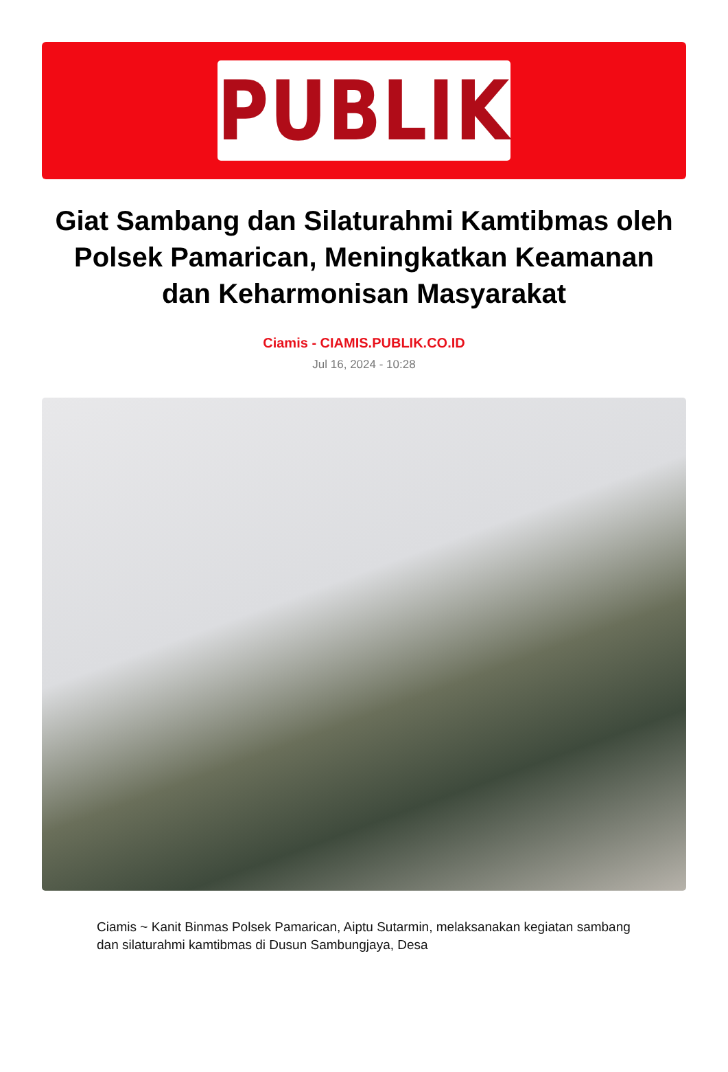PUBLIK
Giat Sambang dan Silaturahmi Kamtibmas oleh Polsek Pamarican, Meningkatkan Keamanan dan Keharmonisan Masyarakat
Ciamis - CIAMIS.PUBLIK.CO.ID
Jul 16, 2024 - 10:28
Ciamis ~ Kanit Binmas Polsek Pamarican, Aiptu Sutarmin, melaksanakan kegiatan sambang dan silaturahmi kamtibmas di Dusun Sambungjaya, Desa